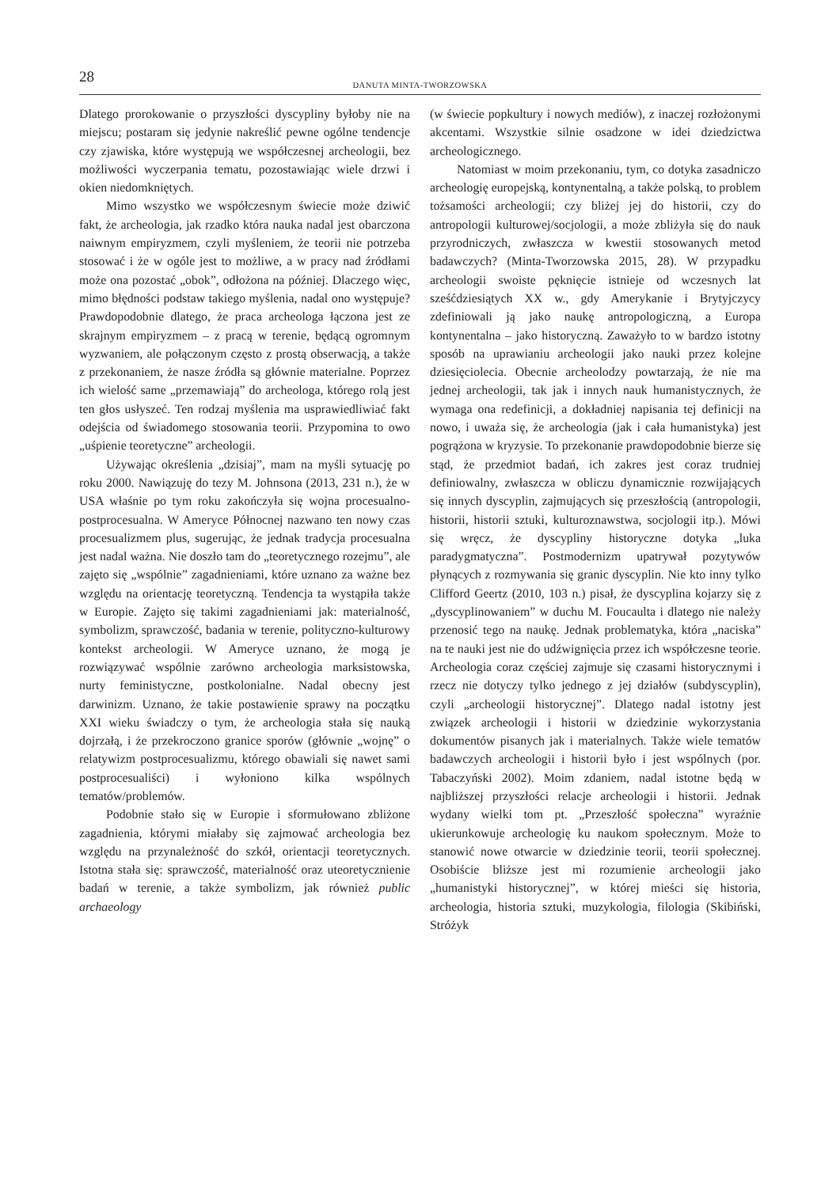28
DANUTA MINTA-TWORZOWSKA
Dlatego prorokowanie o przyszłości dyscypliny byłoby nie na miejscu; postaram się jedynie nakreślić pewne ogólne tendencje czy zjawiska, które występują we współczesnej archeologii, bez możliwości wyczerpania tematu, pozostawiając wiele drzwi i okien niedomkniętych.
Mimo wszystko we współczesnym świecie może dziwić fakt, że archeologia, jak rzadko która nauka nadal jest obarczona naiwnym empiryzmem, czyli myśleniem, że teorii nie potrzeba stosować i że w ogóle jest to możliwe, a w pracy nad źródłami może ona pozostać „obok”, odłożona na później. Dlaczego więc, mimo błędności podstaw takiego myślenia, nadal ono występuje? Prawdopodobnie dlatego, że praca archeologa łączona jest ze skrajnym empiryzmem – z pracą w terenie, będącą ogromnym wyzwaniem, ale połączonym często z prostą obserwacją, a także z przekonaniem, że nasze źródła są głównie materialne. Poprzez ich wielość same „przemawiają” do archeologa, którego rolą jest ten głos usłyszeć. Ten rodzaj myślenia ma usprawiedliwiać fakt odejścia od świadomego stosowania teorii. Przypomina to owo „uśpienie teoretyczne” archeologii.
Używając określenia „dzisiaj”, mam na myśli sytuację po roku 2000. Nawiązuję do tezy M. Johnsona (2013, 231 n.), że w USA właśnie po tym roku zakończyła się wojna procesualno-postprocesualna. W Ameryce Północnej nazwano ten nowy czas procesualizmem plus, sugerując, że jednak tradycja procesualna jest nadal ważna. Nie doszło tam do „teoretycznego rozejmu”, ale zajęto się „wspólnie” zagadnieniami, które uznano za ważne bez względu na orientację teoretyczną. Tendencja ta wystąpiła także w Europie. Zajęto się takimi zagadnieniami jak: materialność, symbolizm, sprawczość, badania w terenie, polityczno-kulturowy kontekst archeologii. W Ameryce uznano, że mogą je rozwiązywać wspólnie zarówno archeologia marksistowska, nurty feministyczne, postkolonialne. Nadal obecny jest darwinizm. Uznano, że takie postawienie sprawy na początku XXI wieku świadczy o tym, że archeologia stała się nauką dojrzałą, i że przekroczono granice sporów (głównie „wojnę” o relatywizm postprocesualizmu, którego obawiali się nawet sami postprocesualiści) i wyłoniono kilka wspólnych tematów/problemów.
Podobnie stało się w Europie i sformułowano zbliżone zagadnienia, którymi miałaby się zajmować archeologia bez względu na przynależność do szkół, orientacji teoretycznych. Istotna stała się: sprawczość, materialność oraz uteoretycznienie badań w terenie, a także symbolizm, jak również public archaeology
(w świecie popkultury i nowych mediów), z inaczej rozłożonymi akcentami. Wszystkie silnie osadzone w idei dziedzictwa archeologicznego.
Natomiast w moim przekonaniu, tym, co dotyka zasadniczo archeologię europejską, kontynentalną, a także polską, to problem tożsamości archeologii; czy bliżej jej do historii, czy do antropologii kulturowej/socjologii, a może zbliżyła się do nauk przyrodniczych, zwłaszcza w kwestii stosowanych metod badawczych? (Minta-Tworzowska 2015, 28). W przypadku archeologii swoiste pęknięcie istnieje od wczesnych lat sześćdziesiątych XX w., gdy Amerykanie i Brytyjczycy zdefiniowali ją jako naukę antropologiczną, a Europa kontynentalna – jako historyczną. Zaważyło to w bardzo istotny sposób na uprawianiu archeologii jako nauki przez kolejne dziesięciolecia. Obecnie archeolodzy powtarzają, że nie ma jednej archeologii, tak jak i innych nauk humanistycznych, że wymaga ona redefinicji, a dokładniej napisania tej definicji na nowo, i uważa się, że archeologia (jak i cała humanistyka) jest pogrążona w kryzysie. To przekonanie prawdopodobnie bierze się stąd, że przedmiot badań, ich zakres jest coraz trudniej definiowalny, zwłaszcza w obliczu dynamicznie rozwijających się innych dyscyplin, zajmujących się przeszłością (antropologii, historii, historii sztuki, kulturoznawstwa, socjologii itp.). Mówi się wręcz, że dyscypliny historyczne dotyka „luka paradygmatyczna”. Postmodernizm upatrywał pozytywów płynących z rozmywania się granic dyscyplin. Nie kto inny tylko Clifford Geertz (2010, 103 n.) pisał, że dyscyplina kojarzy się z „dyscyplinowaniem” w duchu M. Foucaulta i dlatego nie należy przenosić tego na naukę. Jednak problematyka, która „naciska” na te nauki jest nie do udźwignięcia przez ich współczesne teorie. Archeologia coraz częściej zajmuje się czasami historycznymi i rzecz nie dotyczy tylko jednego z jej działów (subdyscyplin), czyli „archeologii historycznej”. Dlatego nadal istotny jest związek archeologii i historii w dziedzinie wykorzystania dokumentów pisanych jak i materialnych. Także wiele tematów badawczych archeologii i historii było i jest wspólnych (por. Tabaczyński 2002). Moim zdaniem, nadal istotne będą w najbliższej przyszłości relacje archeologii i historii. Jednak wydany wielki tom pt. „Przeszłość społeczna” wyraźnie ukierunkowuje archeologię ku naukom społecznym. Może to stanowić nowe otwarcie w dziedzinie teorii, teorii społecznej. Osobiście bliższe jest mi rozumienie archeologii jako „humanistyki historycznej”, w której mieści się historia, archeologia, historia sztuki, muzykologia, filologia (Skibiński, Stróżyk